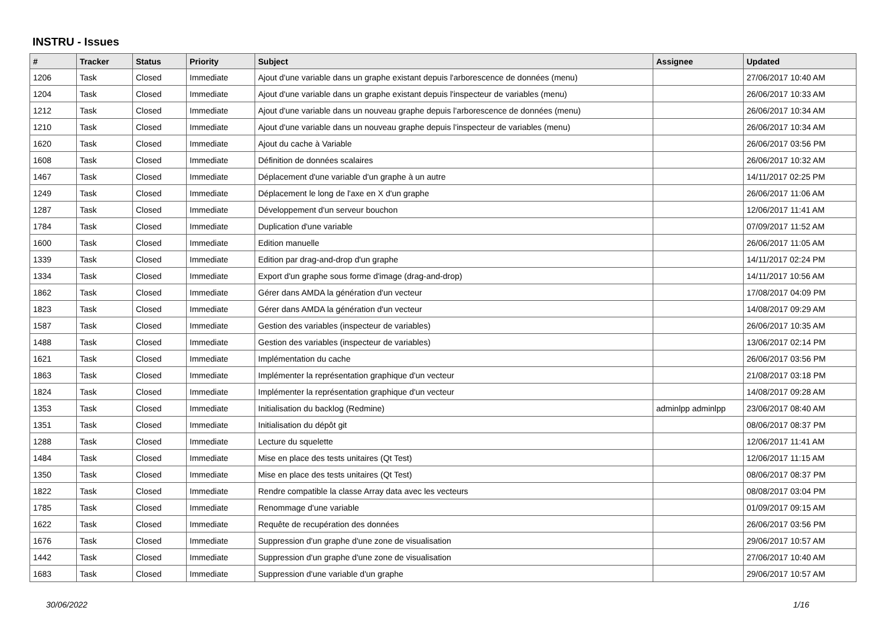INSTRU - Issues
| # | Tracker | Status | Priority | Subject | Assignee | Updated |
| --- | --- | --- | --- | --- | --- | --- |
| 1206 | Task | Closed | Immediate | Ajout d'une variable dans un graphe existant depuis l'arborescence de données (menu) | | 27/06/2017 10:40 AM |
| 1204 | Task | Closed | Immediate | Ajout d'une variable dans un graphe existant depuis l'inspecteur de variables (menu) | | 26/06/2017 10:33 AM |
| 1212 | Task | Closed | Immediate | Ajout d'une variable dans un nouveau graphe depuis l'arborescence de données (menu) | | 26/06/2017 10:34 AM |
| 1210 | Task | Closed | Immediate | Ajout d'une variable dans un nouveau graphe depuis l'inspecteur de variables (menu) | | 26/06/2017 10:34 AM |
| 1620 | Task | Closed | Immediate | Ajout du cache à Variable | | 26/06/2017 03:56 PM |
| 1608 | Task | Closed | Immediate | Définition de données scalaires | | 26/06/2017 10:32 AM |
| 1467 | Task | Closed | Immediate | Déplacement d'une variable d'un graphe à un autre | | 14/11/2017 02:25 PM |
| 1249 | Task | Closed | Immediate | Déplacement le long de l'axe en X d'un graphe | | 26/06/2017 11:06 AM |
| 1287 | Task | Closed | Immediate | Développement d'un serveur bouchon | | 12/06/2017 11:41 AM |
| 1784 | Task | Closed | Immediate | Duplication d'une variable | | 07/09/2017 11:52 AM |
| 1600 | Task | Closed | Immediate | Edition manuelle | | 26/06/2017 11:05 AM |
| 1339 | Task | Closed | Immediate | Edition par drag-and-drop d'un graphe | | 14/11/2017 02:24 PM |
| 1334 | Task | Closed | Immediate | Export d'un graphe sous forme d'image (drag-and-drop) | | 14/11/2017 10:56 AM |
| 1862 | Task | Closed | Immediate | Gérer dans AMDA la génération d'un vecteur | | 17/08/2017 04:09 PM |
| 1823 | Task | Closed | Immediate | Gérer dans AMDA la génération d'un vecteur | | 14/08/2017 09:29 AM |
| 1587 | Task | Closed | Immediate | Gestion des variables (inspecteur de variables) | | 26/06/2017 10:35 AM |
| 1488 | Task | Closed | Immediate | Gestion des variables (inspecteur de variables) | | 13/06/2017 02:14 PM |
| 1621 | Task | Closed | Immediate | Implémentation du cache | | 26/06/2017 03:56 PM |
| 1863 | Task | Closed | Immediate | Implémenter la représentation graphique d'un vecteur | | 21/08/2017 03:18 PM |
| 1824 | Task | Closed | Immediate | Implémenter la représentation graphique d'un vecteur | | 14/08/2017 09:28 AM |
| 1353 | Task | Closed | Immediate | Initialisation du backlog (Redmine) | adminlpp adminlpp | 23/06/2017 08:40 AM |
| 1351 | Task | Closed | Immediate | Initialisation du dépôt git | | 08/06/2017 08:37 PM |
| 1288 | Task | Closed | Immediate | Lecture du squelette | | 12/06/2017 11:41 AM |
| 1484 | Task | Closed | Immediate | Mise en place des tests unitaires (Qt Test) | | 12/06/2017 11:15 AM |
| 1350 | Task | Closed | Immediate | Mise en place des tests unitaires (Qt Test) | | 08/06/2017 08:37 PM |
| 1822 | Task | Closed | Immediate | Rendre compatible la classe Array data avec les vecteurs | | 08/08/2017 03:04 PM |
| 1785 | Task | Closed | Immediate | Renommage d'une variable | | 01/09/2017 09:15 AM |
| 1622 | Task | Closed | Immediate | Requête de recupération des données | | 26/06/2017 03:56 PM |
| 1676 | Task | Closed | Immediate | Suppression d'un graphe d'une zone de visualisation | | 29/06/2017 10:57 AM |
| 1442 | Task | Closed | Immediate | Suppression d'un graphe d'une zone de visualisation | | 27/06/2017 10:40 AM |
| 1683 | Task | Closed | Immediate | Suppression d'une variable d'un graphe | | 29/06/2017 10:57 AM |
30/06/2022 1/16